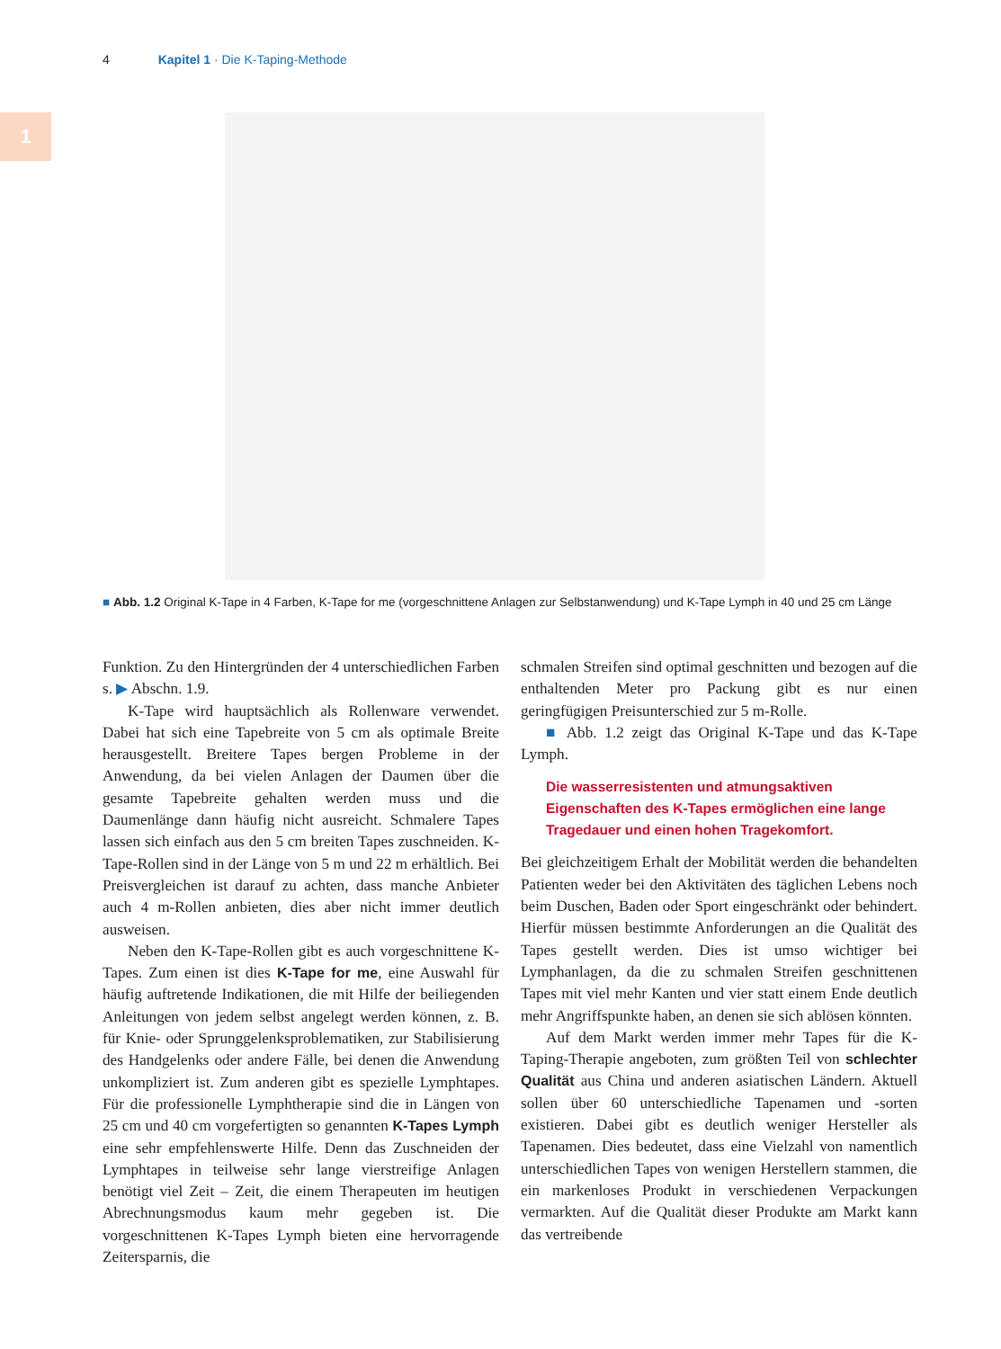4 Kapitel 1 · Die K-Taping-Methode
1
■ Abb. 1.2 Original K-Tape in 4 Farben, K-Tape for me (vorgeschnittene Anlagen zur Selbstanwendung) und K-Tape Lymph in 40 und 25 cm Länge
Funktion. Zu den Hintergründen der 4 unterschiedlichen Farben s. ▶ Abschn. 1.9.
K-Tape wird hauptsächlich als Rollenware verwendet. Dabei hat sich eine Tapebreite von 5 cm als optimale Breite herausgestellt. Breitere Tapes bergen Probleme in der Anwendung, da bei vielen Anlagen der Daumen über die gesamte Tapebreite gehalten werden muss und die Daumenlänge dann häufig nicht ausreicht. Schmalere Tapes lassen sich einfach aus den 5 cm breiten Tapes zuschneiden. K-Tape-Rollen sind in der Länge von 5 m und 22 m erhältlich. Bei Preisvergleichen ist darauf zu achten, dass manche Anbieter auch 4 m-Rollen anbieten, dies aber nicht immer deutlich ausweisen.
Neben den K-Tape-Rollen gibt es auch vorgeschnittene K-Tapes. Zum einen ist dies K-Tape for me, eine Auswahl für häufig auftretende Indikationen, die mit Hilfe der beiliegenden Anleitungen von jedem selbst angelegt werden können, z. B. für Knie- oder Sprunggelenksproblematiken, zur Stabilisierung des Handgelenks oder andere Fälle, bei denen die Anwendung unkompliziert ist. Zum anderen gibt es spezielle Lymphtapes. Für die professionelle Lymphtherapie sind die in Längen von 25 cm und 40 cm vorgefertigten so genannten K-Tapes Lymph eine sehr empfehlenswerte Hilfe. Denn das Zuschneiden der Lymphtapes in teilweise sehr lange vierstreifige Anlagen benötigt viel Zeit – Zeit, die einem Therapeuten im heutigen Abrechnungsmodus kaum mehr gegeben ist. Die vorgeschnittenen K-Tapes Lymph bieten eine hervorragende Zeitersparnis, die
schmalen Streifen sind optimal geschnitten und bezogen auf die enthaltenden Meter pro Packung gibt es nur einen geringfügigen Preisunterschied zur 5 m-Rolle.
■ Abb. 1.2 zeigt das Original K-Tape und das K-Tape Lymph.
Die wasserresistenten und atmungsaktiven Eigenschaften des K-Tapes ermöglichen eine lange Tragedauer und einen hohen Tragekomfort.
Bei gleichzeitigem Erhalt der Mobilität werden die behandelten Patienten weder bei den Aktivitäten des täglichen Lebens noch beim Duschen, Baden oder Sport eingeschränkt oder behindert. Hierfür müssen bestimmte Anforderungen an die Qualität des Tapes gestellt werden. Dies ist umso wichtiger bei Lymphanlagen, da die zu schmalen Streifen geschnittenen Tapes mit viel mehr Kanten und vier statt einem Ende deutlich mehr Angriffspunkte haben, an denen sie sich ablösen könnten.
Auf dem Markt werden immer mehr Tapes für die K-Taping-Therapie angeboten, zum größten Teil von schlechter Qualität aus China und anderen asiatischen Ländern. Aktuell sollen über 60 unterschiedliche Tapenamen und -sorten existieren. Dabei gibt es deutlich weniger Hersteller als Tapenamen. Dies bedeutet, dass eine Vielzahl von namentlich unterschiedlichen Tapes von wenigen Herstellern stammen, die ein markenloses Produkt in verschiedenen Verpackungen vermarkten. Auf die Qualität dieser Produkte am Markt kann das vertreibende